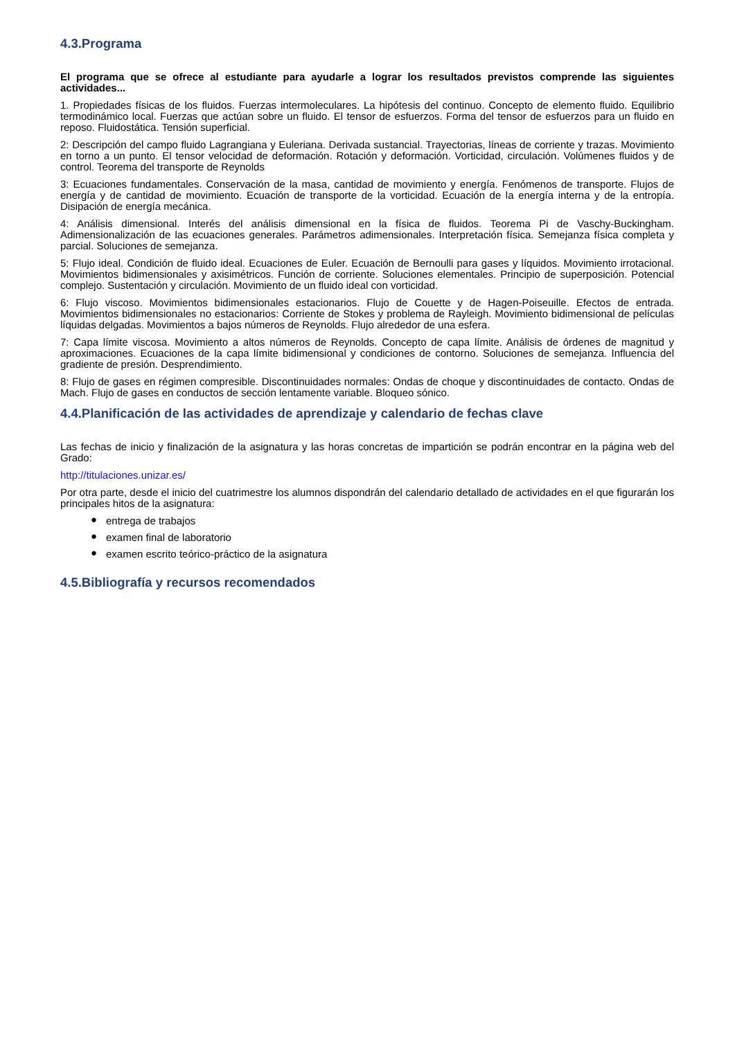4.3.Programa
El programa que se ofrece al estudiante para ayudarle a lograr los resultados previstos comprende las siguientes actividades...
1. Propiedades físicas de los fluidos. Fuerzas intermoleculares. La hipótesis del continuo. Concepto de elemento fluido. Equilibrio termodinámico local. Fuerzas que actúan sobre un fluido. El tensor de esfuerzos. Forma del tensor de esfuerzos para un fluido en reposo. Fluidostática. Tensión superficial.
2: Descripción del campo fluido Lagrangiana y Euleriana. Derivada sustancial. Trayectorias, líneas de corriente y trazas. Movimiento en torno a un punto. El tensor velocidad de deformación. Rotación y deformación. Vorticidad, circulación. Volúmenes fluidos y de control. Teorema del transporte de Reynolds
3: Ecuaciones fundamentales. Conservación de la masa, cantidad de movimiento y energía. Fenómenos de transporte. Flujos de energía y de cantidad de movimiento. Ecuación de transporte de la vorticidad. Ecuación de la energía interna y de la entropía. Disipación de energía mecánica.
4: Análisis dimensional. Interés del análisis dimensional en la física de fluidos. Teorema Pi de Vaschy-Buckingham. Adimensionalización de las ecuaciones generales. Parámetros adimensionales. Interpretación física. Semejanza física completa y parcial. Soluciones de semejanza.
5: Flujo ideal. Condición de fluido ideal. Ecuaciones de Euler. Ecuación de Bernoulli para gases y líquidos. Movimiento irrotacional. Movimientos bidimensionales y axisimétricos. Función de corriente. Soluciones elementales. Principio de superposición. Potencial complejo. Sustentación y circulación. Movimiento de un fluido ideal con vorticidad.
6: Flujo viscoso. Movimientos bidimensionales estacionarios. Flujo de Couette y de Hagen-Poiseuille. Efectos de entrada. Movimientos bidimensionales no estacionarios: Corriente de Stokes y problema de Rayleigh. Movimiento bidimensional de películas líquidas delgadas. Movimientos a bajos números de Reynolds. Flujo alrededor de una esfera.
7: Capa límite viscosa. Movimiento a altos números de Reynolds. Concepto de capa límite. Análisis de órdenes de magnitud y aproximaciones. Ecuaciones de la capa límite bidimensional y condiciones de contorno. Soluciones de semejanza. Influencia del gradiente de presión. Desprendimiento.
8: Flujo de gases en régimen compresible. Discontinuidades normales: Ondas de choque y discontinuidades de contacto. Ondas de Mach. Flujo de gases en conductos de sección lentamente variable. Bloqueo sónico.
4.4.Planificación de las actividades de aprendizaje y calendario de fechas clave
Las fechas de inicio y finalización de la asignatura y las horas concretas de impartición se podrán encontrar en la página web del Grado:
http://titulaciones.unizar.es/
Por otra parte, desde el inicio del cuatrimestre los alumnos dispondrán del calendario detallado de actividades en el que figurarán los principales hitos de la asignatura:
● entrega de trabajos
● examen final de laboratorio
● examen escrito teórico-práctico de la asignatura
4.5.Bibliografía y recursos recomendados